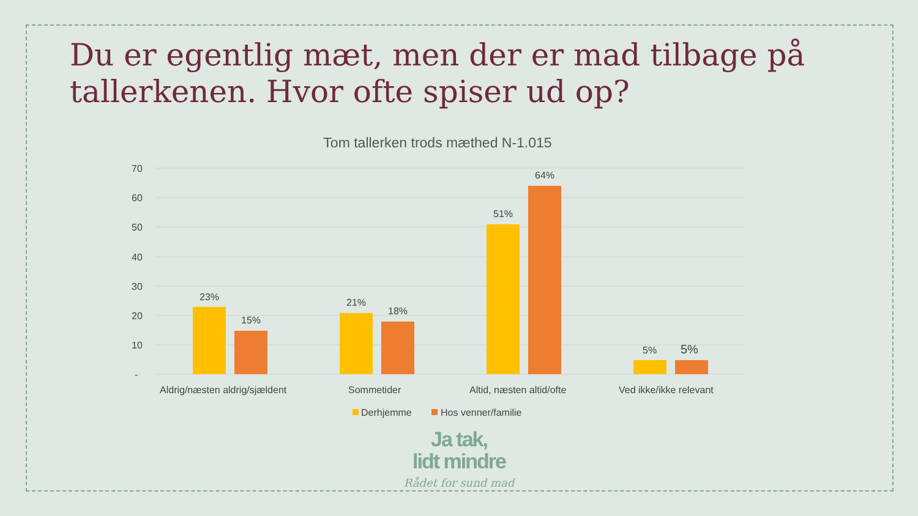Du er egentlig mæt, men der er mad tilbage på tallerkenen. Hvor ofte spiser ud op?
Tom tallerken trods mæthed N-1.015
70
60
50
40
30
20
10
-
23%
15%
21%
18%
51%
64%
5%
5%
Aldrig/næsten aldrig/sjældent
Sommetider
Altid, næsten altid/ofte
Ved ikke/ikke relevant
Derhjemme
Hos venner/familie
Ja tak,
lidt mindre
Rådet for sund mad